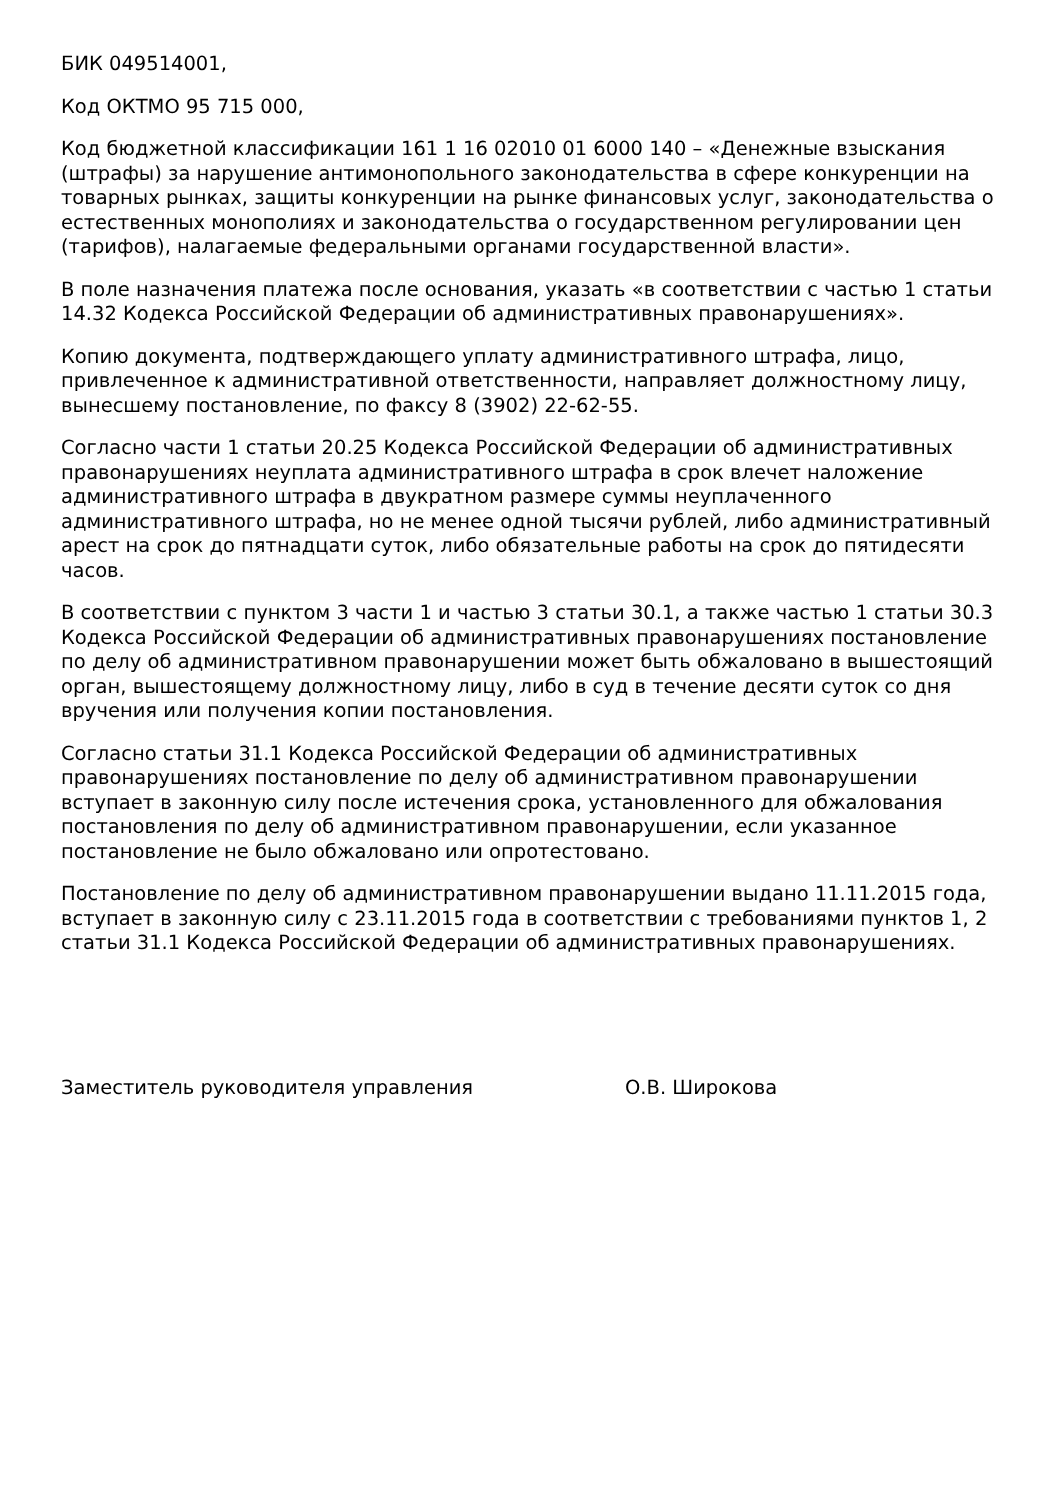БИК 049514001,
Код ОКТМО 95 715 000,
Код бюджетной классификации 161 1 16 02010 01 6000 140 – «Денежные взыскания (штрафы) за нарушение антимонопольного законодательства в сфере конкуренции на товарных рынках, защиты конкуренции на рынке финансовых услуг, законодательства о естественных монополиях и законодательства о государственном регулировании цен (тарифов), налагаемые федеральными органами государственной власти».
В поле назначения платежа после основания, указать «в соответствии с частью 1 статьи 14.32 Кодекса Российской Федерации об административных правонарушениях».
Копию документа, подтверждающего уплату административного штрафа, лицо, привлеченное к административной ответственности, направляет должностному лицу, вынесшему постановление, по факсу 8 (3902) 22-62-55.
Согласно части 1 статьи 20.25 Кодекса Российской Федерации об административных правонарушениях неуплата административного штрафа в срок влечет наложение административного штрафа в двукратном размере суммы неуплаченного административного штрафа, но не менее одной тысячи рублей, либо административный арест на срок до пятнадцати суток, либо обязательные работы на срок до пятидесяти часов.
В соответствии с пунктом 3 части 1 и частью 3 статьи 30.1, а также частью 1 статьи 30.3 Кодекса Российской Федерации об административных правонарушениях постановление по делу об административном правонарушении может быть обжаловано в вышестоящий орган, вышестоящему должностному лицу, либо в суд в течение десяти суток со дня вручения или получения копии постановления.
Согласно статьи 31.1 Кодекса Российской Федерации об административных правонарушениях постановление по делу об административном правонарушении вступает в законную силу после истечения срока, установленного для обжалования постановления по делу об административном правонарушении, если указанное постановление не было обжаловано или опротестовано.
Постановление по делу об административном правонарушении выдано 11.11.2015 года, вступает в законную силу с 23.11.2015 года в соответствии с требованиями пунктов 1, 2 статьи 31.1 Кодекса Российской Федерации об административных правонарушениях.
Заместитель руководителя управления О.В. Широкова